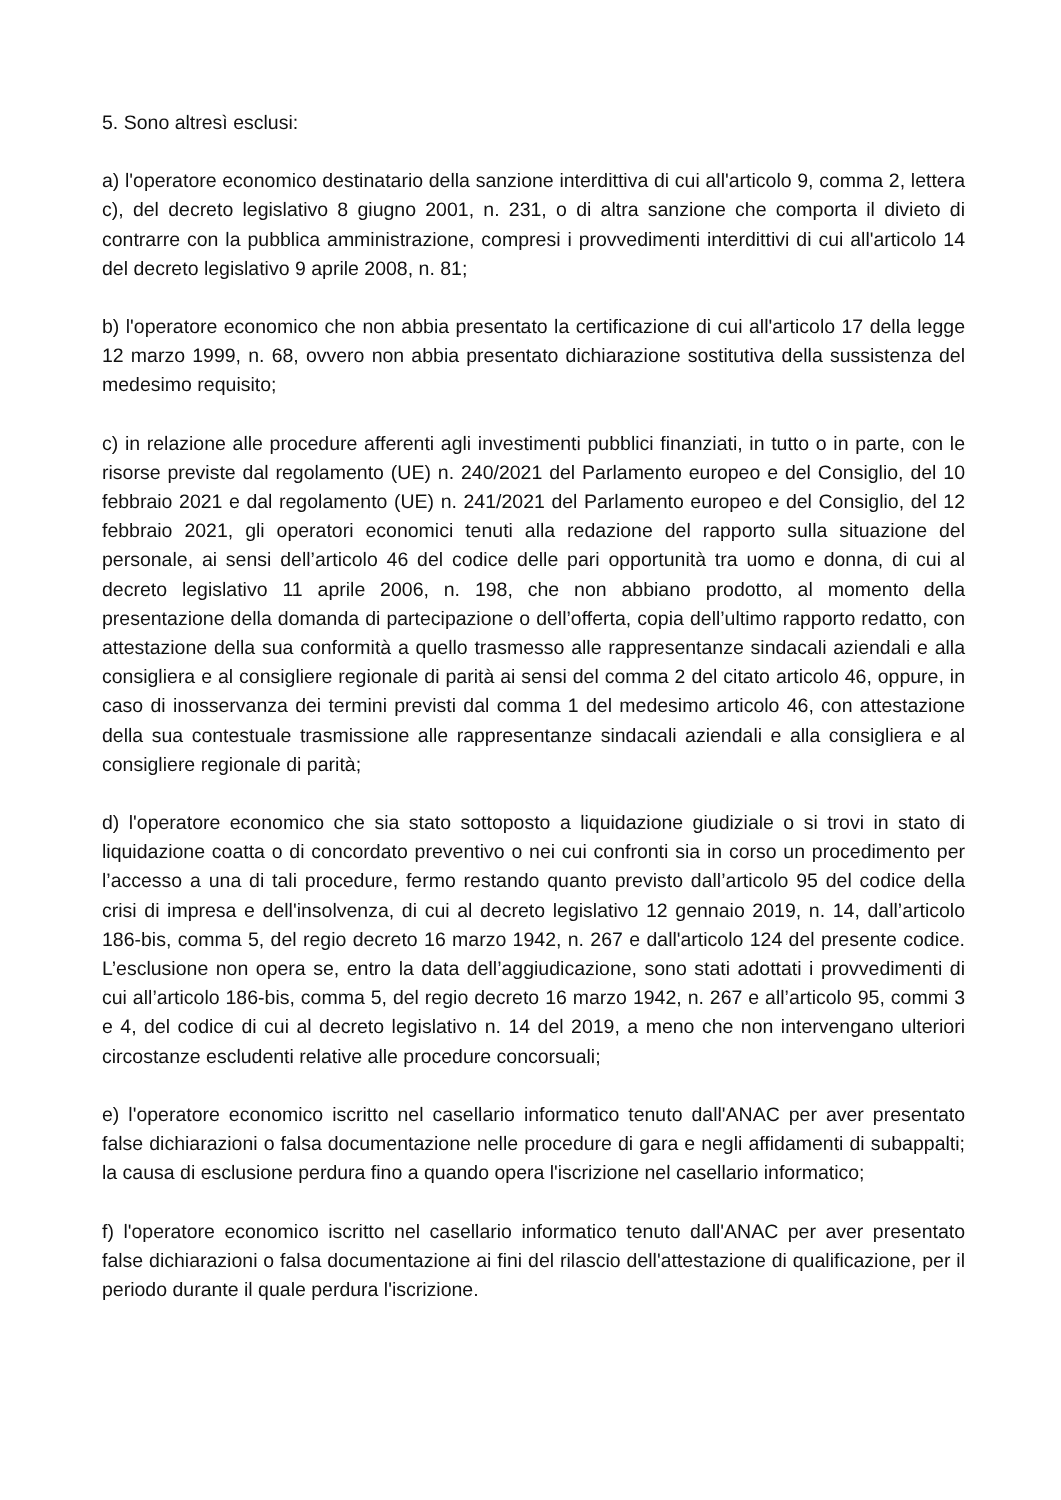5. Sono altresì esclusi:
a) l'operatore economico destinatario della sanzione interdittiva di cui all'articolo 9, comma 2, lettera c), del decreto legislativo 8 giugno 2001, n. 231, o di altra sanzione che comporta il divieto di contrarre con la pubblica amministrazione, compresi i provvedimenti interdittivi di cui all'articolo 14 del decreto legislativo 9 aprile 2008, n. 81;
b) l'operatore economico che non abbia presentato la certificazione di cui all'articolo 17 della legge 12 marzo 1999, n. 68, ovvero non abbia presentato dichiarazione sostitutiva della sussistenza del medesimo requisito;
c) in relazione alle procedure afferenti agli investimenti pubblici finanziati, in tutto o in parte, con le risorse previste dal regolamento (UE) n. 240/2021 del Parlamento europeo e del Consiglio, del 10 febbraio 2021 e dal regolamento (UE) n. 241/2021 del Parlamento europeo e del Consiglio, del 12 febbraio 2021, gli operatori economici tenuti alla redazione del rapporto sulla situazione del personale, ai sensi dell’articolo 46 del codice delle pari opportunità tra uomo e donna, di cui al decreto legislativo 11 aprile 2006, n. 198, che non abbiano prodotto, al momento della presentazione della domanda di partecipazione o dell’offerta, copia dell’ultimo rapporto redatto, con attestazione della sua conformità a quello trasmesso alle rappresentanze sindacali aziendali e alla consigliera e al consigliere regionale di parità ai sensi del comma 2 del citato articolo 46, oppure, in caso di inosservanza dei termini previsti dal comma 1 del medesimo articolo 46, con attestazione della sua contestuale trasmissione alle rappresentanze sindacali aziendali e alla consigliera e al consigliere regionale di parità;
d) l'operatore economico che sia stato sottoposto a liquidazione giudiziale o si trovi in stato di liquidazione coatta o di concordato preventivo o nei cui confronti sia in corso un procedimento per l’accesso a una di tali procedure, fermo restando quanto previsto dall’articolo 95 del codice della crisi di impresa e dell'insolvenza, di cui al decreto legislativo 12 gennaio 2019, n. 14, dall’articolo 186-bis, comma 5, del regio decreto 16 marzo 1942, n. 267 e dall'articolo 124 del presente codice. L’esclusione non opera se, entro la data dell’aggiudicazione, sono stati adottati i provvedimenti di cui all’articolo 186-bis, comma 5, del regio decreto 16 marzo 1942, n. 267 e all’articolo 95, commi 3 e 4, del codice di cui al decreto legislativo n. 14 del 2019, a meno che non intervengano ulteriori circostanze escludenti relative alle procedure concorsuali;
e) l'operatore economico iscritto nel casellario informatico tenuto dall'ANAC per aver presentato false dichiarazioni o falsa documentazione nelle procedure di gara e negli affidamenti di subappalti; la causa di esclusione perdura fino a quando opera l'iscrizione nel casellario informatico;
f) l'operatore economico iscritto nel casellario informatico tenuto dall'ANAC per aver presentato false dichiarazioni o falsa documentazione ai fini del rilascio dell'attestazione di qualificazione, per il periodo durante il quale perdura l'iscrizione.